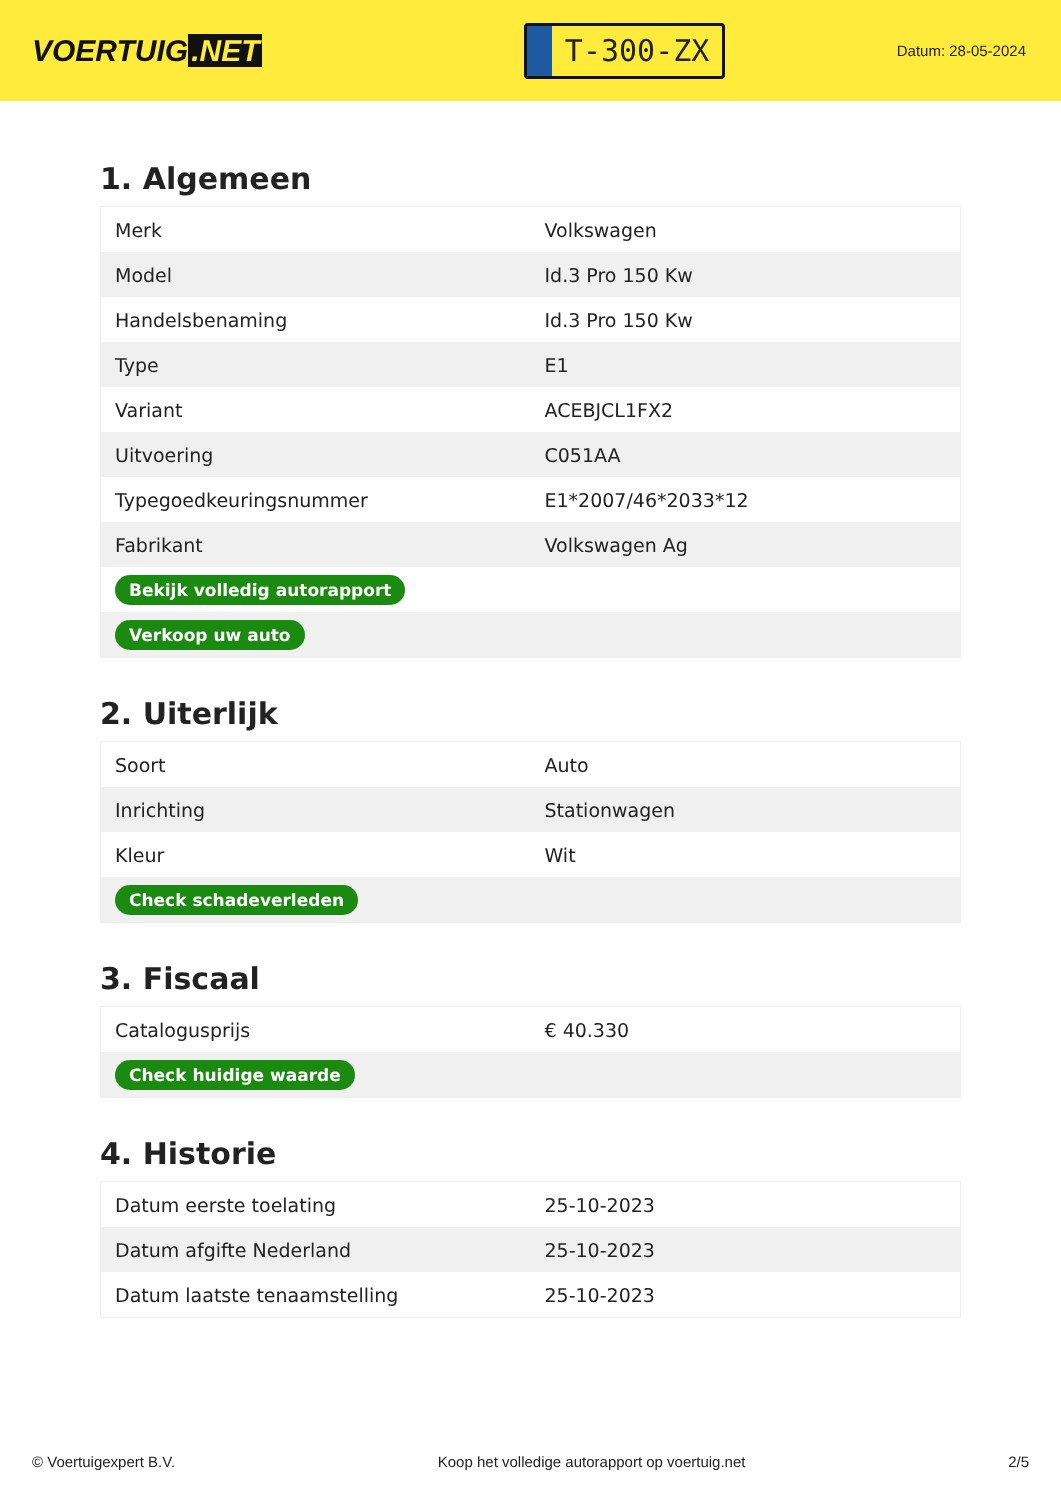VOERTUIG.NET
T-300-ZX
Datum: 28-05-2024
1. Algemeen
| Merk | Volkswagen |
| Model | Id.3 Pro 150 Kw |
| Handelsbenaming | Id.3 Pro 150 Kw |
| Type | E1 |
| Variant | ACEBJCL1FX2 |
| Uitvoering | C051AA |
| Typegoedkeuringsnummer | E1*2007/46*2033*12 |
| Fabrikant | Volkswagen Ag |
| Bekijk volledig autorapport | |
| Verkoop uw auto | |
2. Uiterlijk
| Soort | Auto |
| Inrichting | Stationwagen |
| Kleur | Wit |
| Check schadeverleden | |
3. Fiscaal
| Catalogusprijs | € 40.330 |
| Check huidige waarde | |
4. Historie
| Datum eerste toelating | 25-10-2023 |
| Datum afgifte Nederland | 25-10-2023 |
| Datum laatste tenaamstelling | 25-10-2023 |
© Voertuigexpert B.V. Koop het volledige autorapport op voertuig.net 2/5